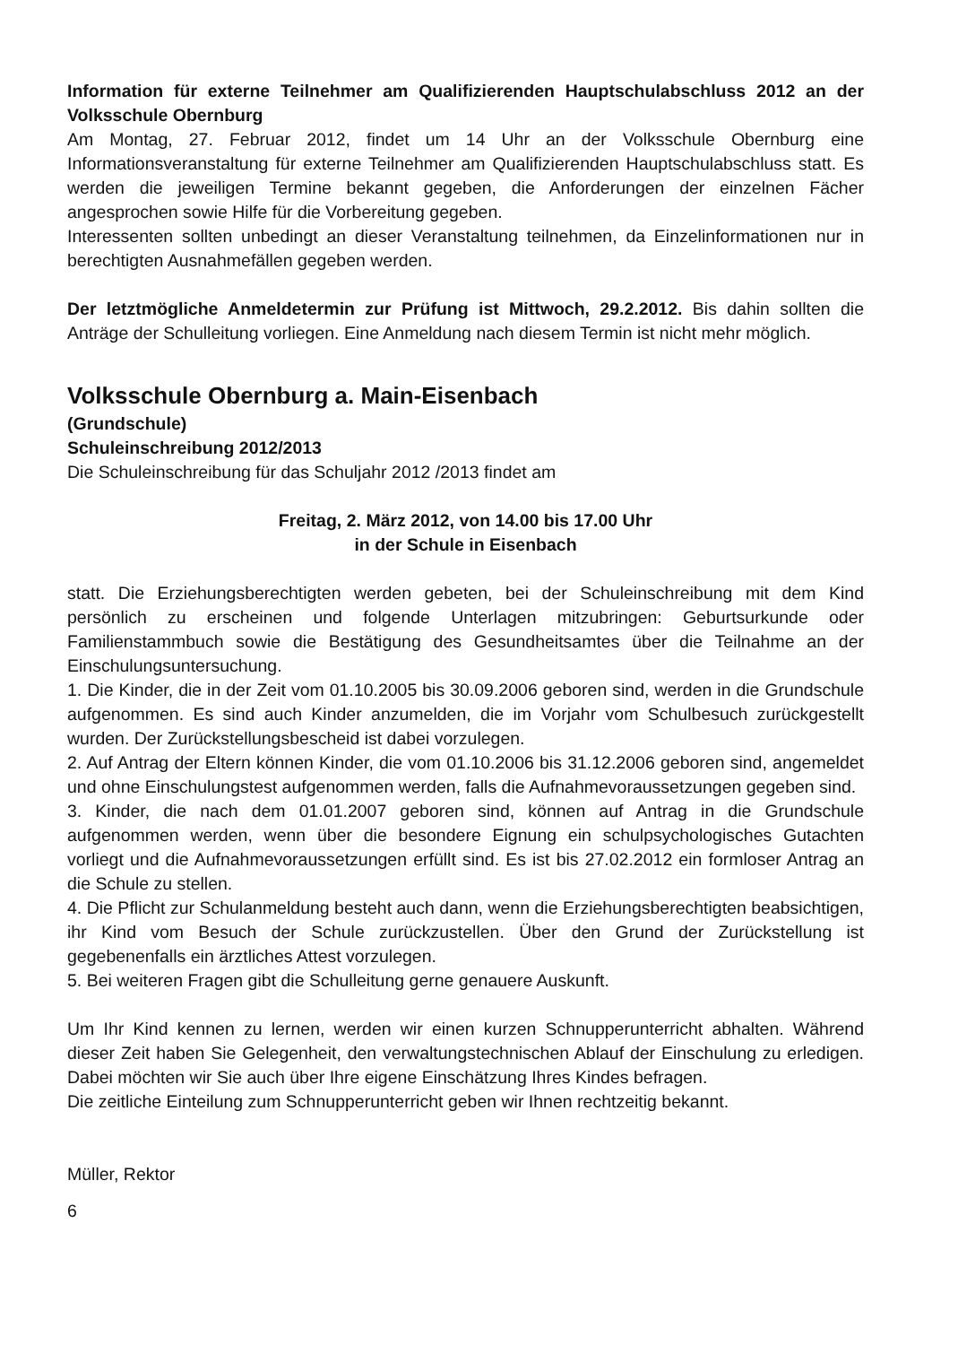Information für externe Teilnehmer am Qualifizierenden Hauptschulabschluss 2012 an der Volksschule Obernburg
Am Montag, 27. Februar 2012, findet um 14 Uhr an der Volksschule Obernburg eine Informationsveranstaltung für externe Teilnehmer am Qualifizierenden Hauptschulabschluss statt. Es werden die jeweiligen Termine bekannt gegeben, die Anforderungen der einzelnen Fächer angesprochen sowie Hilfe für die Vorbereitung gegeben.
Interessenten sollten unbedingt an dieser Veranstaltung teilnehmen, da Einzelinformationen nur in berechtigten Ausnahmefällen gegeben werden.
Der letztmögliche Anmeldetermin zur Prüfung ist Mittwoch, 29.2.2012. Bis dahin sollten die Anträge der Schulleitung vorliegen. Eine Anmeldung nach diesem Termin ist nicht mehr möglich.
Volksschule Obernburg a. Main-Eisenbach
(Grundschule)
Schuleinschreibung 2012/2013
Die Schuleinschreibung für das Schuljahr 2012 /2013 findet am
Freitag, 2. März 2012, von 14.00 bis 17.00 Uhr
in der Schule in Eisenbach
statt. Die Erziehungsberechtigten werden gebeten, bei der Schuleinschreibung mit dem Kind persönlich zu erscheinen und folgende Unterlagen mitzubringen: Geburtsurkunde oder Familienstammbuch sowie die Bestätigung des Gesundheitsamtes über die Teilnahme an der Einschulungsuntersuchung.
1. Die Kinder, die in der Zeit vom 01.10.2005 bis 30.09.2006 geboren sind, werden in die Grundschule aufgenommen. Es sind auch Kinder anzumelden, die im Vorjahr vom Schulbesuch zurückgestellt wurden. Der Zurückstellungsbescheid ist dabei vorzulegen.
2. Auf Antrag der Eltern können Kinder, die vom 01.10.2006 bis 31.12.2006 geboren sind, angemeldet und ohne Einschulungstest aufgenommen werden, falls die Aufnahmevoraussetzungen gegeben sind.
3. Kinder, die nach dem 01.01.2007 geboren sind, können auf Antrag in die Grundschule aufgenommen werden, wenn über die besondere Eignung ein schulpsychologisches Gutachten vorliegt und die Aufnahmevoraussetzungen erfüllt sind. Es ist bis 27.02.2012 ein formloser Antrag an die Schule zu stellen.
4. Die Pflicht zur Schulanmeldung besteht auch dann, wenn die Erziehungsberechtigten beabsichtigen, ihr Kind vom Besuch der Schule zurückzustellen. Über den Grund der Zurückstellung ist gegebenenfalls ein ärztliches Attest vorzulegen.
5. Bei weiteren Fragen gibt die Schulleitung gerne genauere Auskunft.
Um Ihr Kind kennen zu lernen, werden wir einen kurzen Schnupperunterricht abhalten. Während dieser Zeit haben Sie Gelegenheit, den verwaltungstechnischen Ablauf der Einschulung zu erledigen. Dabei möchten wir Sie auch über Ihre eigene Einschätzung Ihres Kindes befragen.
Die zeitliche Einteilung zum Schnupperunterricht geben wir Ihnen rechtzeitig bekannt.
Müller, Rektor
6